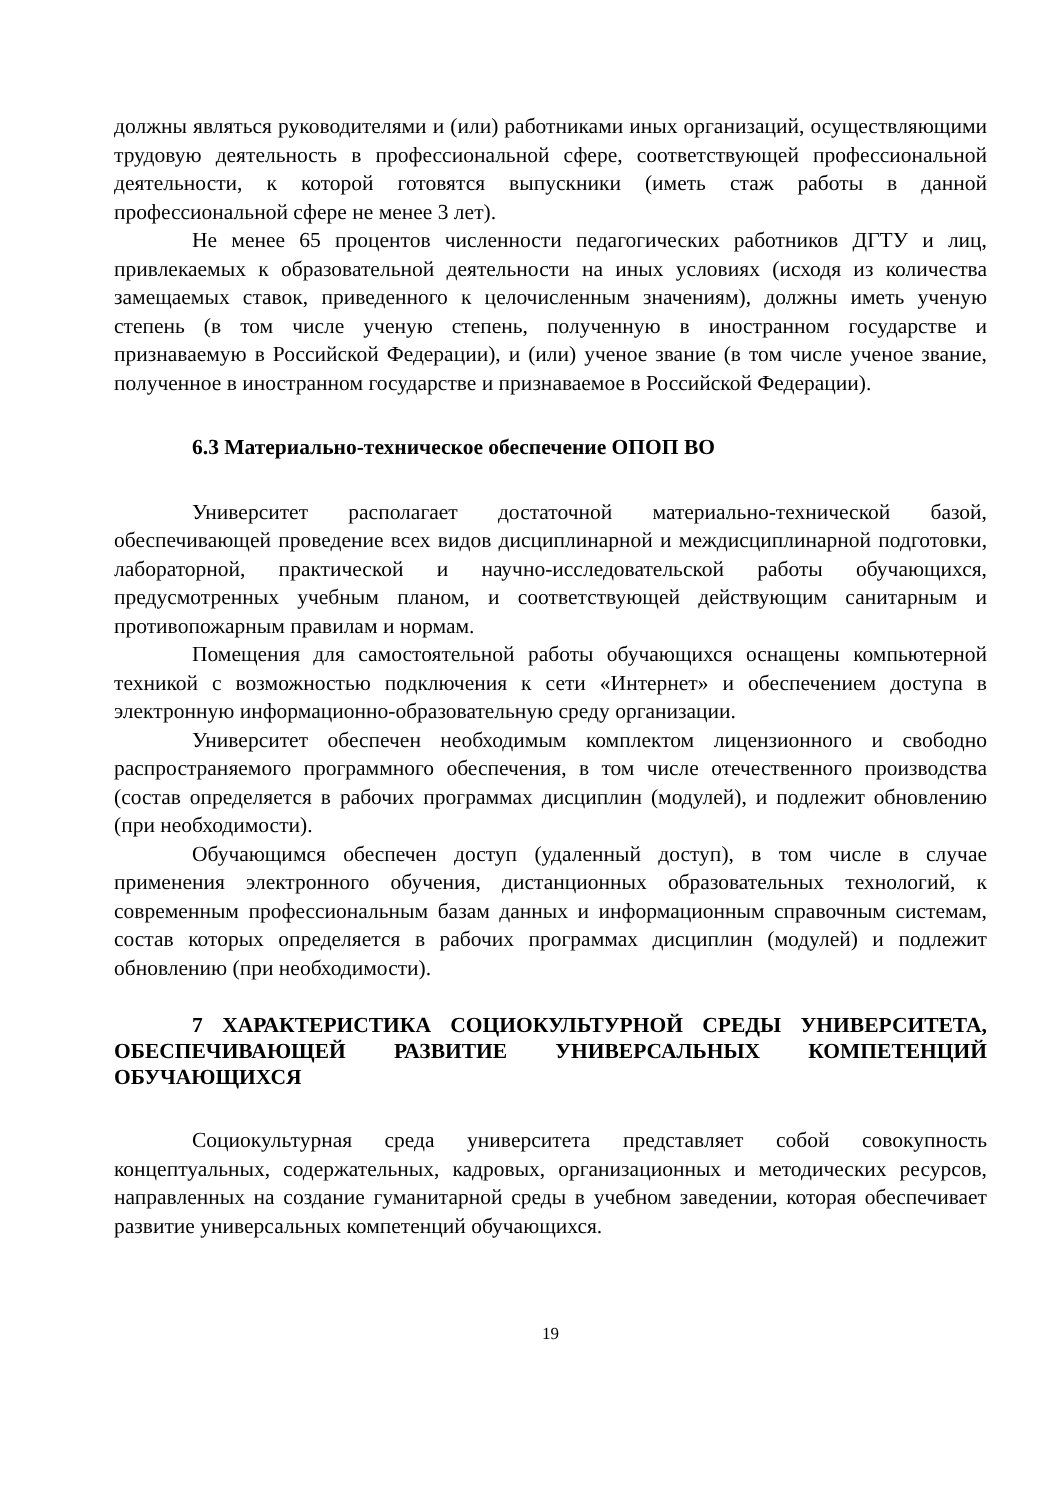должны являться руководителями и (или) работниками иных организаций, осуществляющими трудовую деятельность в профессиональной сфере, соответствующей профессиональной деятельности, к которой готовятся выпускники (иметь стаж работы в данной профессиональной сфере не менее 3 лет).
Не менее 65 процентов численности педагогических работников ДГТУ и лиц, привлекаемых к образовательной деятельности на иных условиях (исходя из количества замещаемых ставок, приведенного к целочисленным значениям), должны иметь ученую степень (в том числе ученую степень, полученную в иностранном государстве и признаваемую в Российской Федерации), и (или) ученое звание (в том числе ученое звание, полученное в иностранном государстве и признаваемое в Российской Федерации).
6.3 Материально-техническое обеспечение ОПОП ВО
Университет располагает достаточной материально-технической базой, обеспечивающей проведение всех видов дисциплинарной и междисциплинарной подготовки, лабораторной, практической и научно-исследовательской работы обучающихся, предусмотренных учебным планом, и соответствующей действующим санитарным и противопожарным правилам и нормам.
Помещения для самостоятельной работы обучающихся оснащены компьютерной техникой с возможностью подключения к сети «Интернет» и обеспечением доступа в электронную информационно-образовательную среду организации.
Университет обеспечен необходимым комплектом лицензионного и свободно распространяемого программного обеспечения, в том числе отечественного производства (состав определяется в рабочих программах дисциплин (модулей), и подлежит обновлению (при необходимости).
Обучающимся обеспечен доступ (удаленный доступ), в том числе в случае применения электронного обучения, дистанционных образовательных технологий, к современным профессиональным базам данных и информационным справочным системам, состав которых определяется в рабочих программах дисциплин (модулей) и подлежит обновлению (при необходимости).
7 ХАРАКТЕРИСТИКА СОЦИОКУЛЬТУРНОЙ СРЕДЫ УНИВЕРСИТЕТА, ОБЕСПЕЧИВАЮЩЕЙ РАЗВИТИЕ УНИВЕРСАЛЬНЫХ КОМПЕТЕНЦИЙ ОБУЧАЮЩИХСЯ
Социокультурная среда университета представляет собой совокупность концептуальных, содержательных, кадровых, организационных и методических ресурсов, направленных на создание гуманитарной среды в учебном заведении, которая обеспечивает развитие универсальных компетенций обучающихся.
19